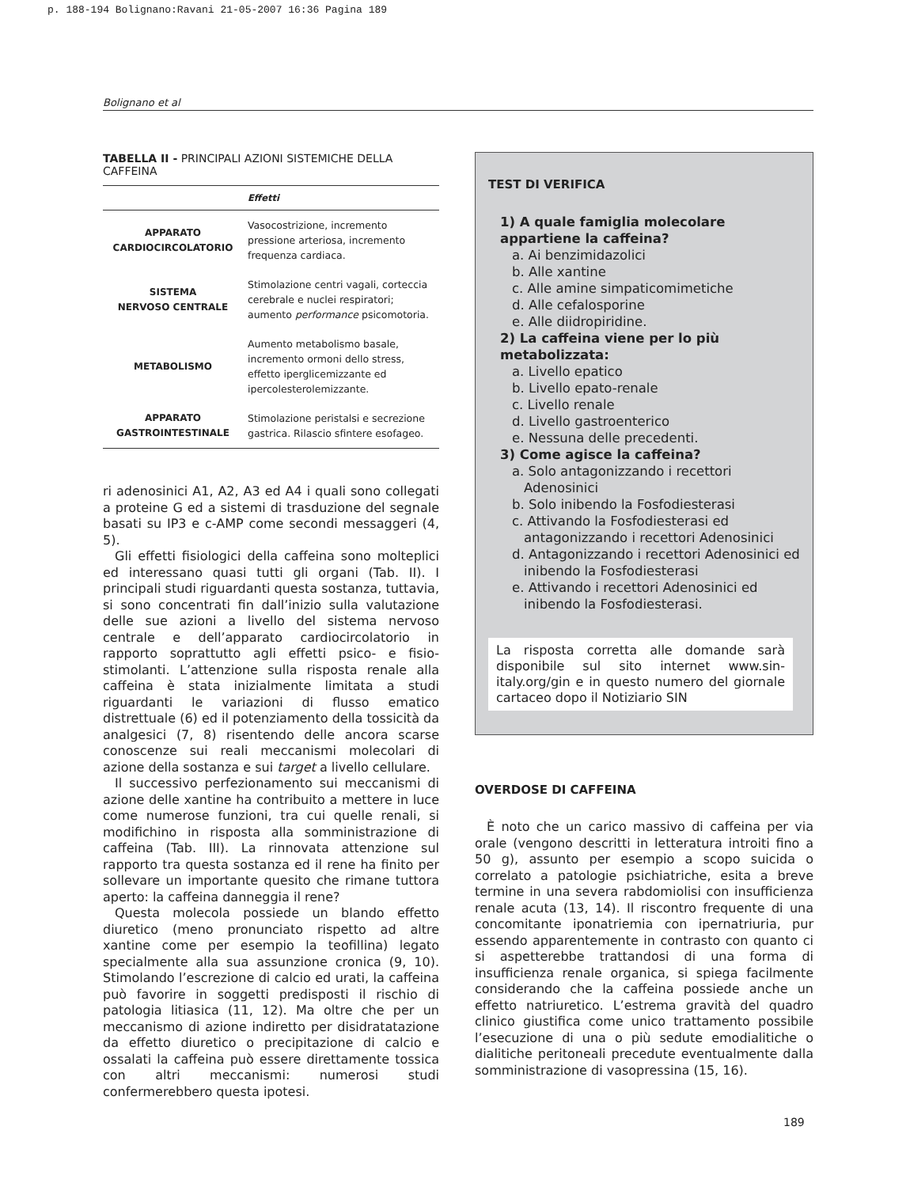p. 188-194 Bolignano:Ravani 21-05-2007 16:36 Pagina 189
Bolignano et al
TABELLA II - PRINCIPALI AZIONI SISTEMICHE DELLA CAFFEINA
| | Effetti |
| --- | --- |
| APPARATO CARDIOCIRCOLATORIO | Vasocostrizione, incremento pressione arteriosa, incremento frequenza cardiaca. |
| SISTEMA NERVOSO CENTRALE | Stimolazione centri vagali, corteccia cerebrale e nuclei respiratori; aumento performance psicomotoria. |
| METABOLISMO | Aumento metabolismo basale, incremento ormoni dello stress, effetto iperglicemizzante ed ipercolesterolemizzante. |
| APPARATO GASTROINTESTINALE | Stimolazione peristalsi e secrezione gastrica. Rilascio sfintere esofageo. |
ri adenosinici A1, A2, A3 ed A4 i quali sono collegati a proteine G ed a sistemi di trasduzione del segnale basati su IP3 e c-AMP come secondi messaggeri (4, 5).
Gli effetti fisiologici della caffeina sono molteplici ed interessano quasi tutti gli organi (Tab. II). I principali studi riguardanti questa sostanza, tuttavia, si sono concentrati fin dall’inizio sulla valutazione delle sue azioni a livello del sistema nervoso centrale e dell’apparato cardiocircolatorio in rapporto soprattutto agli effetti psico- e fisio-stimolanti. L’attenzione sulla risposta renale alla caffeina è stata inizialmente limitata a studi riguardanti le variazioni di flusso ematico distrettuale (6) ed il potenziamento della tossicità da analgesici (7, 8) risentendo delle ancora scarse conoscenze sui reali meccanismi molecolari di azione della sostanza e sui target a livello cellulare.
Il successivo perfezionamento sui meccanismi di azione delle xantine ha contribuito a mettere in luce come numerose funzioni, tra cui quelle renali, si modifichino in risposta alla somministrazione di caffeina (Tab. III). La rinnovata attenzione sul rapporto tra questa sostanza ed il rene ha finito per sollevare un importante quesito che rimane tuttora aperto: la caffeina danneggia il rene?
Questa molecola possiede un blando effetto diuretico (meno pronunciato rispetto ad altre xantine come per esempio la teofillina) legato specialmente alla sua assunzione cronica (9, 10). Stimolando l’escrezione di calcio ed urati, la caffeina può favorire in soggetti predisposti il rischio di patologia litiasica (11, 12). Ma oltre che per un meccanismo di azione indiretto per disidratatazione da effetto diuretico o precipitazione di calcio e ossalati la caffeina può essere direttamente tossica con altri meccanismi: numerosi studi confermerebbero questa ipotesi.
TEST DI VERIFICA
1) A quale famiglia molecolare appartiene la caffeina?
a. Ai benzimidazolici
b. Alle xantine
c. Alle amine simpaticomimetiche
d. Alle cefalosporine
e. Alle diidropiridine.
2) La caffeina viene per lo più metabolizzata:
a. Livello epatico
b. Livello epato-renale
c. Livello renale
d. Livello gastroenterico
e. Nessuna delle precedenti.
3) Come agisce la caffeina?
a. Solo antagonizzando i recettori Adenosinici
b. Solo inibendo la Fosfodiesterasi
c. Attivando la Fosfodiesterasi ed antagonizzando i recettori Adenosinici
d. Antagonizzando i recettori Adenosinici ed inibendo la Fosfodiesterasi
e. Attivando i recettori Adenosinici ed inibendo la Fosfodiesterasi.
La risposta corretta alle domande sarà disponibile sul sito internet www.sin-italy.org/gin e in questo numero del giornale cartaceo dopo il Notiziario SIN
OVERDOSE DI CAFFEINA
È noto che un carico massivo di caffeina per via orale (vengono descritti in letteratura introiti fino a 50 g), assunto per esempio a scopo suicida o correlato a patologie psichiatriche, esita a breve termine in una severa rabdomiolisi con insufficienza renale acuta (13, 14). Il riscontro frequente di una concomitante iponatriemia con ipernatriuria, pur essendo apparentemente in contrasto con quanto ci si aspetterebbe trattandosi di una forma di insufficienza renale organica, si spiega facilmente considerando che la caffeina possiede anche un effetto natriuretico. L’estrema gravità del quadro clinico giustifica come unico trattamento possibile l’esecuzione di una o più sedute emodialitiche o dialitiche peritoneali precedute eventualmente dalla somministrazione di vasopressina (15, 16).
189